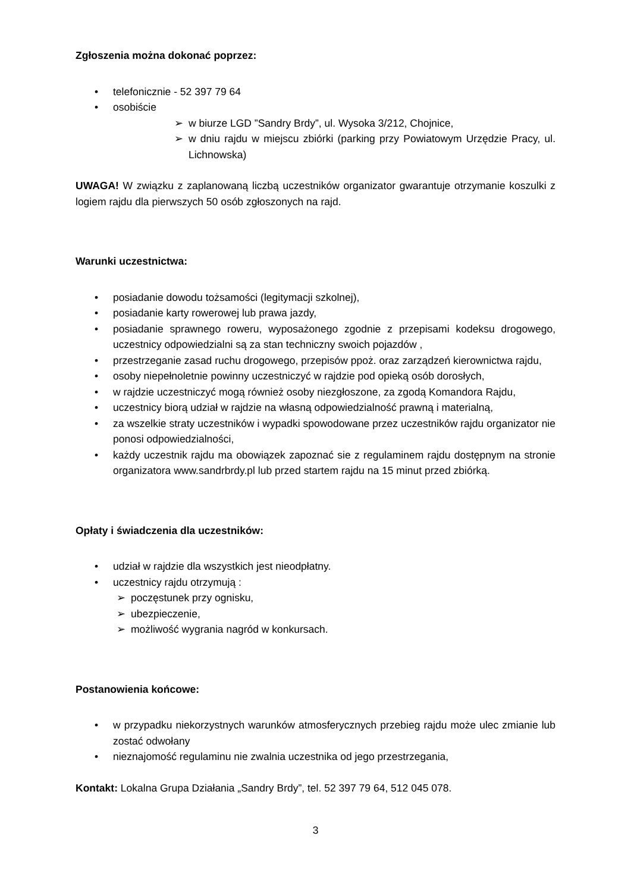Zgłoszenia można dokonać poprzez:
• telefonicznie - 52 397 79 64
• osobiście
➢ w biurze LGD ”Sandry Brdy”, ul. Wysoka 3/212, Chojnice,
➢ w dniu rajdu w miejscu zbiórki (parking przy Powiatowym Urzędzie Pracy, ul. Lichnowska)
UWAGA! W związku z zaplanowaną liczbą uczestników organizator gwarantuje otrzymanie koszulki z logiem rajdu dla pierwszych 50 osób zgłoszonych na rajd.
Warunki uczestnictwa:
• posiadanie dowodu tożsamości (legitymacji szkolnej),
• posiadanie karty rowerowej lub prawa jazdy,
• posiadanie sprawnego roweru, wyposażonego zgodnie z przepisami kodeksu drogowego, uczestnicy odpowiedzialni są za stan techniczny swoich pojazdów ,
• przestrzeganie zasad ruchu drogowego, przepisów ppoż. oraz zarządzeń kierownictwa rajdu,
• osoby niepełnoletnie powinny uczestniczyć w rajdzie pod opieką osób dorosłych,
• w rajdzie uczestniczyć mogą również osoby niezgłoszone, za zgodą Komandora Rajdu,
• uczestnicy biorą udział w rajdzie na własną odpowiedzialność prawną i materialną,
• za wszelkie straty uczestników i wypadki spowodowane przez uczestników rajdu organizator nie ponosi odpowiedzialności,
• każdy uczestnik rajdu ma obowiązek zapoznać sie z regulaminem rajdu dostępnym na stronie organizatora www.sandrbrdy.pl lub przed startem rajdu na 15 minut przed zbiórką.
Opłaty i świadczenia dla uczestników:
• udział w rajdzie dla wszystkich jest nieodpłatny.
• uczestnicy rajdu otrzymują :
➢ poczęstunek przy ognisku,
➢ ubezpieczenie,
➢ możliwość wygrania nagród w konkursach.
Postanowienia końcowe:
• w przypadku niekorzystnych warunków atmosferycznych przebieg rajdu może ulec zmianie lub zostać odwołany
• nieznajomość regulaminu nie zwalnia uczestnika od jego przestrzegania,
Kontakt: Lokalna Grupa Działania „Sandry Brdy”, tel. 52 397 79 64, 512 045 078.
3